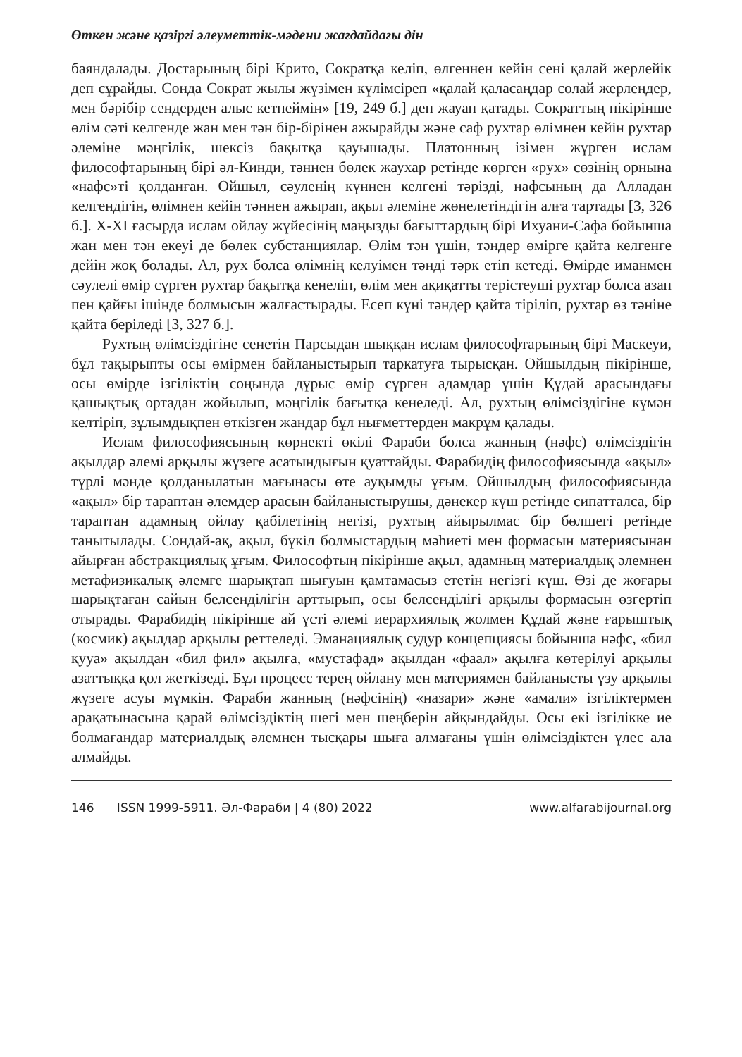Өткен және қазіргі әлеуметтік-мәдени жағдайдағы дін
баяндалады. Достарының бірі Крито, Сократқа келіп, өлгеннен кейін сені қалай жерлейік деп сұрайды. Сонда Сократ жылы жүзімен күлімсіреп «қалай қаласаңдар солай жерлеңдер, мен бәрібір сендерден алыс кетпеймін» [19, 249 б.] деп жауап қатады. Сократтың пікірінше өлім сәті келгенде жан мен тән бір-бірінен ажырайды және саф рухтар өлімнен кейін рухтар әлеміне мәңгілік, шексіз бақытқа қауышады. Платонның ізімен жүрген ислам философтарының бірі әл-Кинди, тәннен бөлек жаухар ретінде көрген «рух» сөзінің орнына «нафс»ті қолданған. Ойшыл, сәуленің күннен келгені тәрізді, нафсының да Алладан келгендігін, өлімнен кейін тәннен ажырап, ақыл әлеміне жөнелетіндігін алға тартады [3, 326 б.]. X-XI ғасырда ислам ойлау жүйесінің маңызды бағыттардың бірі Ихуани-Сафа бойынша жан мен тән екеуі де бөлек субстанциялар. Өлім тән үшін, тәндер өмірге қайта келгенге дейін жоқ болады. Ал, рух болса өлімнің келуімен тәнді тәрк етіп кетеді. Өмірде иманмен сәулелі өмір сүрген рухтар бақытқа кенеліп, өлім мен ақиқатты терістеуші рухтар болса азап пен қайғы ішінде болмысын жалғастырады. Есеп күні тәндер қайта тіріліп, рухтар өз тәніне қайта беріледі [3, 327 б.].
Рухтың өлімсіздігіне сенетін Парсыдан шыққан ислам философтарының бірі Маскеуи, бұл тақырыпты осы өмірмен байланыстырып таркатуға тырысқан. Ойшылдың пікірінше, осы өмірде ізгіліктің соңында дұрыс өмір сүрген адамдар үшін Құдай арасындағы қашықтық ортадан жойылып, мәңгілік бағытқа кенеледі. Ал, рухтың өлімсіздігіне күмән келтіріп, зұлымдықпен өткізген жандар бұл нығметтерден макрұм қалады.
Ислам философиясының көрнекті өкілі Фараби болса жанның (нәфс) өлімсіздігін ақылдар әлемі арқылы жүзеге асатындығын қуаттайды. Фарабидің философиясында «ақыл» түрлі мәнде қолданылатын мағынасы өте ауқымды ұғым. Ойшылдың философиясында «ақыл» бір тараптан әлемдер арасын байланыстырушы, дәнекер күш ретінде сипатталса, бір тараптан адамның ойлау қабілетінің негізі, рухтың айырылмас бір бөлшегі ретінде танытылады. Сондай-ақ, ақыл, бүкіл болмыстардың мәһиеті мен формасын материясынан айырған абстракциялық ұғым. Философтың пікірінше ақыл, адамның материалдық әлемнен метафизикалық әлемге шарықтап шығуын қамтамасыз ететін негізгі күш. Өзі де жоғары шарықтаған сайын белсенділігін арттырып, осы белсенділігі арқылы формасын өзгертіп отырады. Фарабидің пікірінше ай үсті әлемі иерархиялық жолмен Құдай және ғарыштық (космик) ақылдар арқылы реттеледі. Эманациялық судур концепциясы бойынша нәфс, «бил қууа» ақылдан «бил фил» ақылға, «мустафад» ақылдан «фаал» ақылға көтерілуі арқылы азаттыққа қол жеткізеді. Бұл процесс терең ойлану мен материямен байланысты үзу арқылы жүзеге асуы мүмкін. Фараби жанның (нәфсінің) «назари» және «амали» ізгіліктермен арақатынасына қарай өлімсіздіктің шегі мен шеңберін айқындайды. Осы екі ізгілікке ие болмағандар материалдық әлемнен тысқары шыға алмағаны үшін өлімсіздіктен үлес ала алмайды.
146 ISSN 1999-5911. Әл-Фараби | 4 (80) 2022 www.alfarabijournal.org